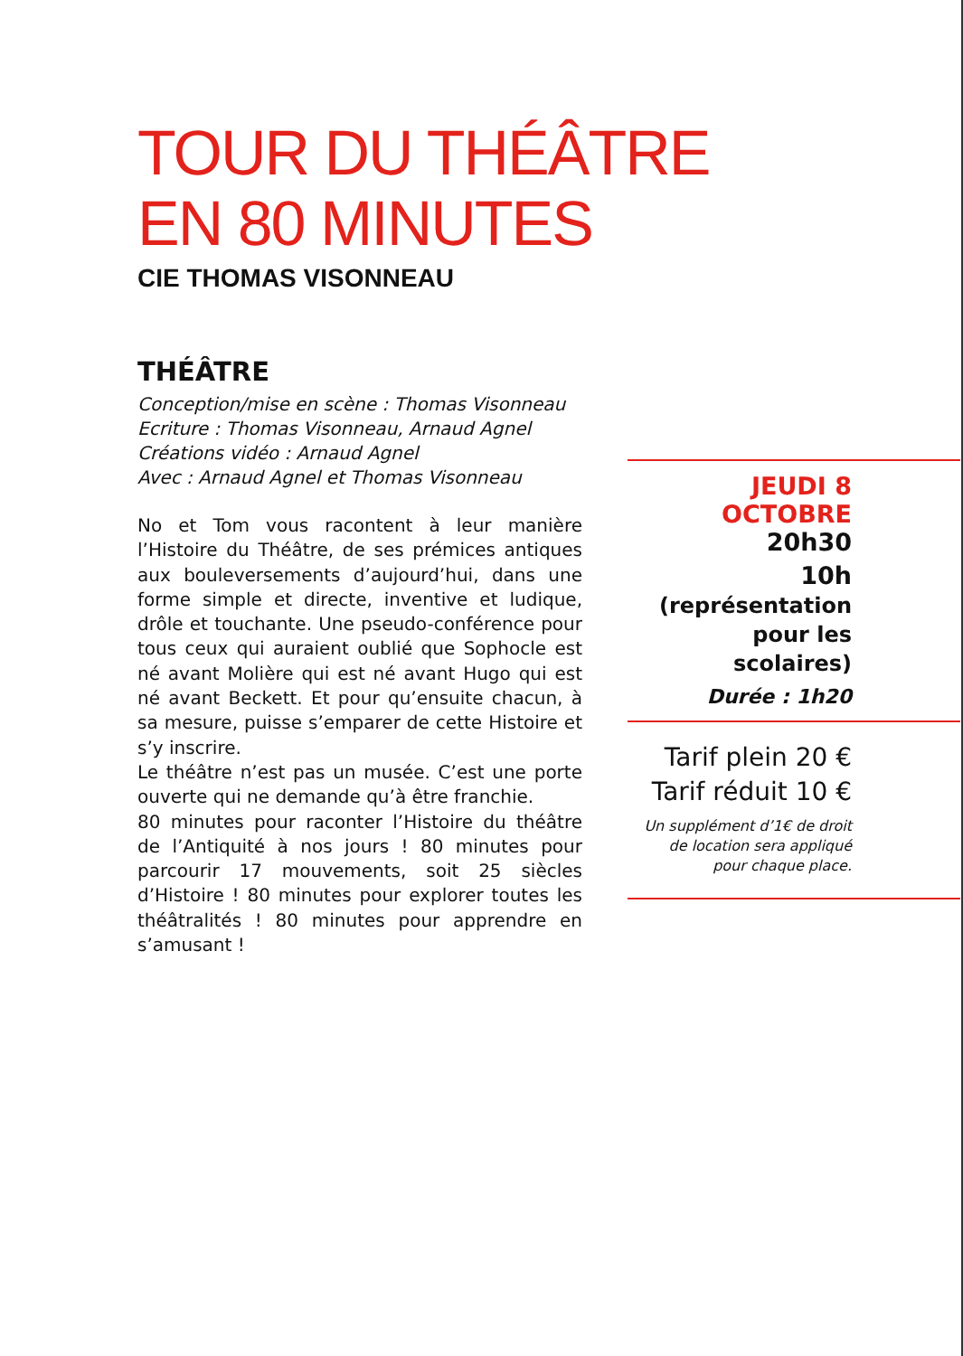TOUR DU THÉÂTRE
EN 80 MINUTES
CIE THOMAS VISONNEAU
THÉÂTRE
Conception/mise en scène : Thomas Visonneau
Ecriture : Thomas Visonneau, Arnaud Agnel
Créations vidéo : Arnaud Agnel
Avec : Arnaud Agnel et Thomas Visonneau
No et Tom vous racontent à leur manière l’Histoire du Théâtre, de ses prémices antiques aux bouleversements d’aujourd’hui, dans une forme simple et directe, inventive et ludique, drôle et touchante. Une pseudo-conférence pour tous ceux qui auraient oublié que Sophocle est né avant Molière qui est né avant Hugo qui est né avant Beckett. Et pour qu’ensuite chacun, à sa mesure, puisse s’emparer de cette Histoire et s’y inscrire.
Le théâtre n’est pas un musée. C’est une porte ouverte qui ne demande qu’à être franchie.
80 minutes pour raconter l’Histoire du théâtre de l’Antiquité à nos jours ! 80 minutes pour parcourir 17 mouvements, soit 25 siècles d’Histoire ! 80 minutes pour explorer toutes les théâtralités ! 80 minutes pour apprendre en s’amusant !
JEUDI 8 OCTOBRE
20h30
10h (représentation
pour les scolaires)
Durée : 1h20
Tarif plein 20 €
Tarif réduit 10 €
Un supplément d’1€ de droit
de location sera appliqué
pour chaque place.